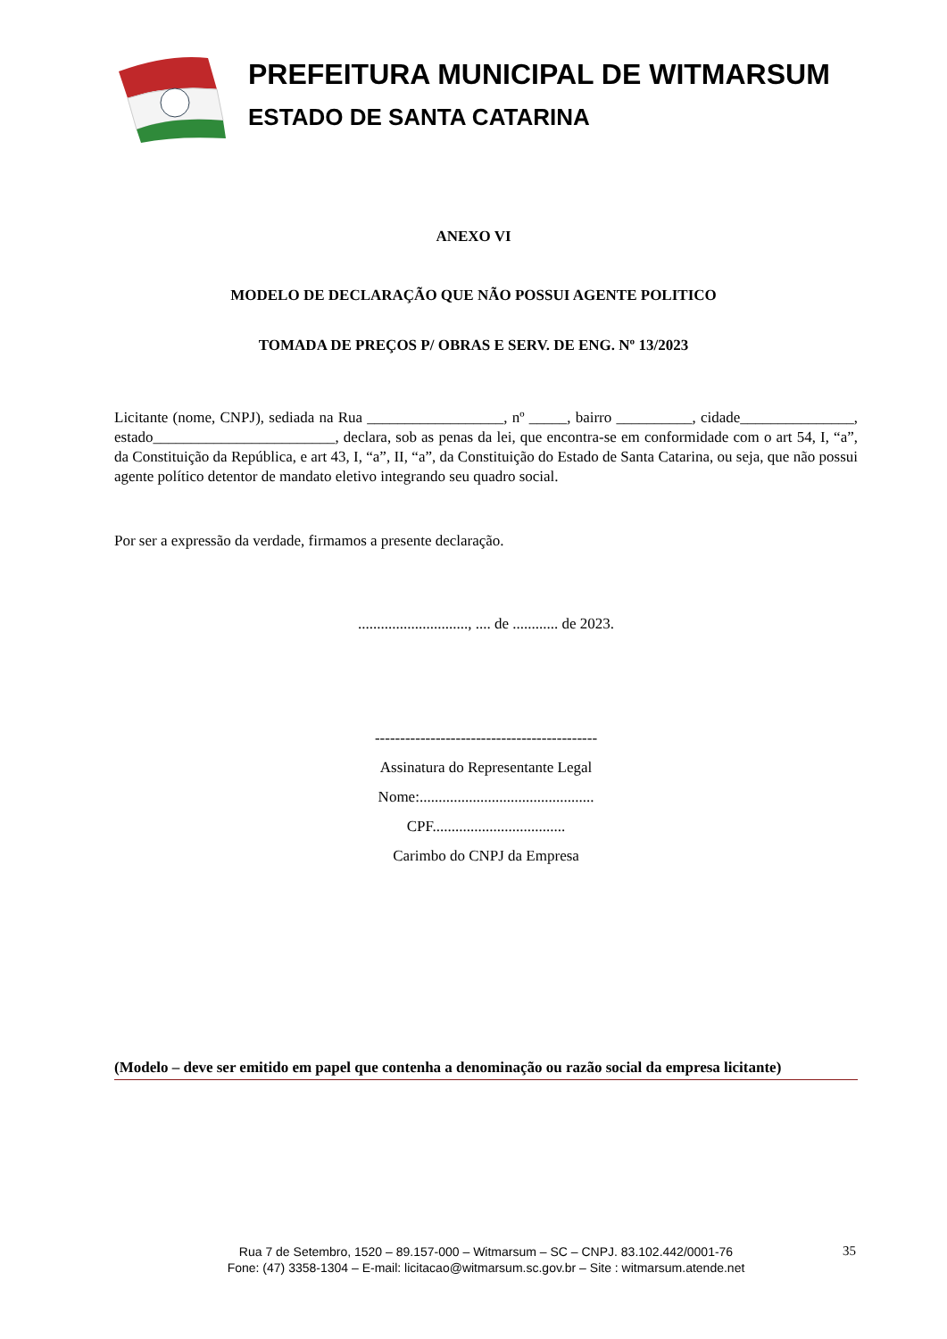PREFEITURA MUNICIPAL DE WITMARSUM
ESTADO DE SANTA CATARINA
ANEXO VI
MODELO DE DECLARAÇÃO QUE NÃO POSSUI AGENTE POLITICO
TOMADA DE PREÇOS P/ OBRAS E SERV. DE ENG. Nº 13/2023
Licitante (nome, CNPJ), sediada na Rua __________________, nº _____, bairro __________, cidade_______________, estado________________________, declara, sob as penas da lei, que encontra-se em conformidade com o art 54, I, “a”, da Constituição da República, e art 43, I, “a”, II, “a”, da Constituição do Estado de Santa Catarina, ou seja, que não possui agente político detentor de mandato eletivo integrando seu quadro social.
Por ser a expressão da verdade, firmamos a presente declaração.
............................., .... de ............ de 2023.
--------------------------------------------
Assinatura do Representante Legal
Nome:..............................................
CPF...................................
Carimbo do CNPJ da Empresa
(Modelo – deve ser emitido em papel que contenha a denominação ou razão social da empresa licitante)
Rua 7 de Setembro, 1520 – 89.157-000 – Witmarsum – SC – CNPJ. 83.102.442/0001-76
Fone: (47) 3358-1304 – E-mail: licitacao@witmarsum.sc.gov.br – Site : witmarsum.atende.net
35